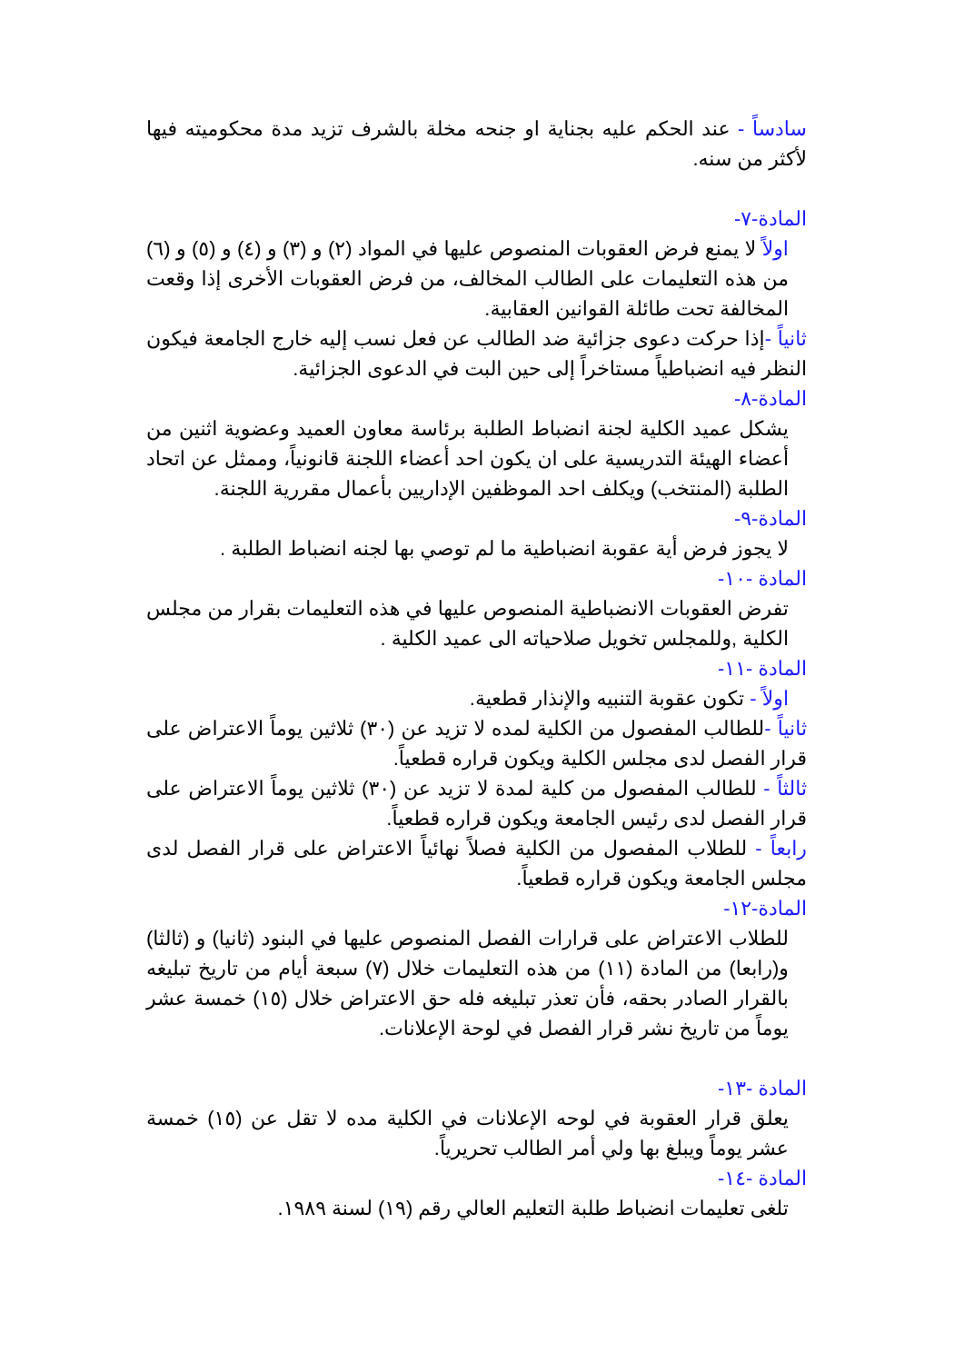سادساً - عند الحكم عليه بجناية او جنحه مخلة بالشرف تزيد مدة محكوميته فيها لأكثر من سنه.
المادة-٧-
اولاً لا يمنع فرض العقوبات المنصوص عليها في المواد (٢) و (٣) و (٤) و (٥) و (٦) من هذه التعليمات على الطالب المخالف، من فرض العقوبات الأخرى إذا وقعت المخالفة تحت طائلة القوانين العقابية.
ثانياً -إذا حركت دعوى جزائية ضد الطالب عن فعل نسب إليه خارج الجامعة فيكون النظر فيه انضباطياً مستاخراً إلى حين البت في الدعوى الجزائية.
المادة-٨-
يشكل عميد الكلية لجنة انضباط الطلبة برئاسة معاون العميد وعضوية اثنين من أعضاء الهيئة التدريسية على ان يكون احد أعضاء اللجنة قانونياً، وممثل عن اتحاد الطلبة (المنتخب) ويكلف احد الموظفين الإداريين بأعمال مقررية اللجنة.
المادة-٩-
لا يجوز فرض أية عقوبة انضباطية ما لم توصي بها لجنه انضباط الطلبة .
المادة -١٠-
تفرض العقوبات الانضباطية المنصوص عليها في هذه التعليمات بقرار من مجلس الكلية ,وللمجلس تخويل صلاحياته الى عميد الكلية .
المادة -١١-
اولاً - تكون عقوبة التنبيه والإنذار قطعية.
ثانياً -للطالب المفصول من الكلية لمده لا تزيد عن (٣٠) ثلاثين يوماً الاعتراض على قرار الفصل لدى مجلس الكلية ويكون قراره قطعياً.
ثالثاً - للطالب المفصول من كلية لمدة لا تزيد عن (٣٠) ثلاثين يوماً الاعتراض على قرار الفصل لدى رئيس الجامعة ويكون قراره قطعياً.
رابعاً - للطلاب المفصول من الكلية فصلاً نهائياً الاعتراض على قرار الفصل لدى مجلس الجامعة ويكون قراره قطعياً.
المادة-١٢-
للطلاب الاعتراض على قرارات الفصل المنصوص عليها في البنود (ثانيا) و (ثالثا) و(رابعا) من المادة (١١) من هذه التعليمات خلال (٧) سبعة أيام من تاريخ تبليغه بالقرار الصادر بحقه، فأن تعذر تبليغه فله حق الاعتراض خلال (١٥) خمسة عشر يوماً من تاريخ نشر قرار الفصل في لوحة الإعلانات.
المادة -١٣-
يعلق قرار العقوبة في لوحه الإعلانات في الكلية مده لا تقل عن (١٥) خمسة عشر يوماً ويبلغ بها ولي أمر الطالب تحريرياً.
المادة -١٤-
تلغى تعليمات انضباط طلبة التعليم العالي رقم (١٩) لسنة ١٩٨٩.